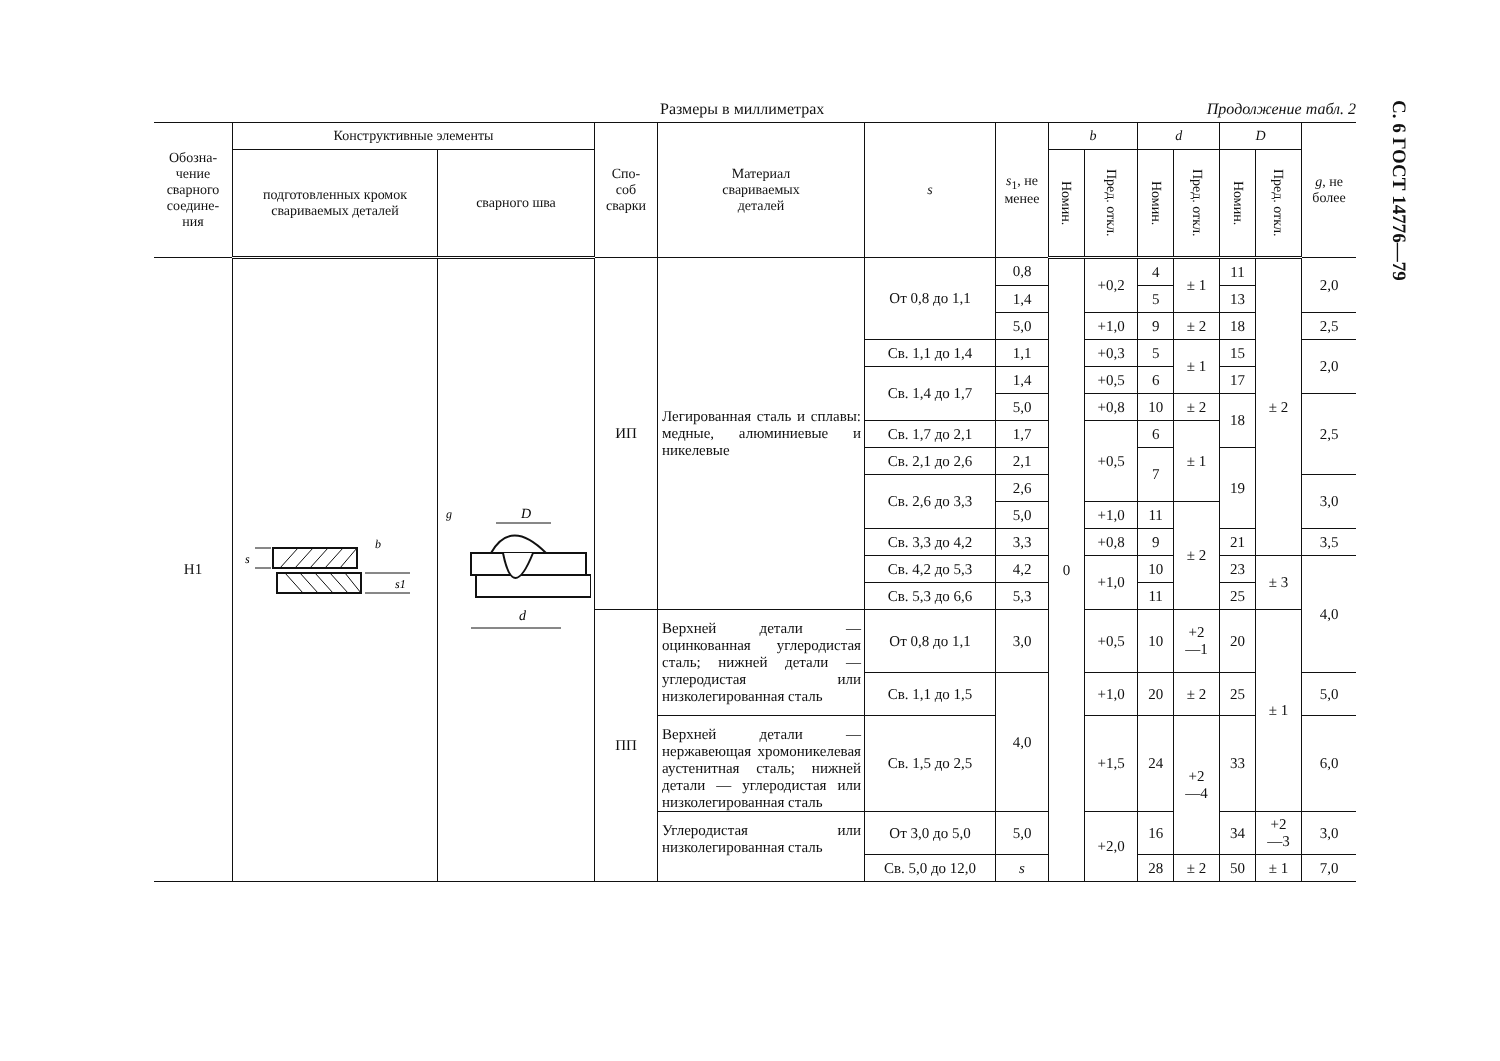С. 6 ГОСТ 14776—79
Размеры в миллиметрах Продолжение табл. 2
| Обозна- чение сварного соедине- ния | Конструктивные элементы | | Спо- соб сварки | Материал свариваемых деталей | s | s<sub>1</sub>, не менее | b | | d | | D | | g , не более |
| --- | --- | --- | --- | --- | --- | --- | --- | --- | --- | --- | --- | --- | --- |
| | подготовленных кромок свариваемых деталей | сварного шва | | | | | Номин. | Пред. откл. | Номин. | Пред. откл. | Номин. | Пред. откл. | |
| Н1 | s b s1 | D d g | ИП | Легированная сталь и сплавы: медные, алюминиевые и никелевые | От 0,8 до 1,1 | 0,8 | 0 | +0,2 | 4 | ± 1 | 11 | ± 2 | 2,0 |
| | | | | | | 1,4 | | | 5 | | 13 | | |
| | | | | | | 5,0 | | +1,0 | 9 | ± 2 | 18 | | 2,5 |
| | | | | | Св. 1,1 до 1,4 | 1,1 | | +0,3 | 5 | ± 1 | 15 | | 2,0 |
| | | | | | Св. 1,4 до 1,7 | 1,4 | | +0,5 | 6 | | 17 | | |
| | | | | | | 5,0 | | +0,8 | 10 | ± 2 | 18 | | 2,5 |
| | | | | | Св. 1,7 до 2,1 | 1,7 | | +0,5 | 6 | ± 1 | | | |
| | | | | | Св. 2,1 до 2,6 | 2,1 | | | 7 | | 19 | | |
| | | | | | Св. 2,6 до 3,3 | 2,6 | | | | | | | 3,0 |
| | | | | | | 5,0 | | +1,0 | 11 | ± 2 | | | |
| | | | | | Св. 3,3 до 4,2 | 3,3 | | +0,8 | 9 | | 21 | | 3,5 |
| | | | | | Св. 4,2 до 5,3 | 4,2 | | +1,0 | 10 | | 23 | ± 3 | 4,0 |
| | | | | | Св. 5,3 до 6,6 | 5,3 | | | 11 | | 25 | | |
| | | | ПП | Верхней детали — оцинкованная углеродистая сталь; нижней детали — углеродистая или низколегированная сталь | От 0,8 до 1,1 | 3,0 | | +0,5 | 10 | +2 —1 | 20 | ± 1 | |
| | | | | | Св. 1,1 до 1,5 | 4,0 | | +1,0 | 20 | ± 2 | 25 | | 5,0 |
| | | | | Верхней детали — нержавеющая хромоникелевая аустенитная сталь; нижней детали — углеродистая или низколегированная сталь | Св. 1,5 до 2,5 | | | +1,5 | 24 | +2 —4 | 33 | | 6,0 |
| | | | | Углеродистая или низколегированная сталь | От 3,0 до 5,0 | 5,0 | | +2,0 | 16 | | 34 | +2 —3 | 3,0 |
| | | | | | Св. 5,0 до 12,0 | s | | | 28 | ± 2 | 50 | ± 1 | 7,0 |